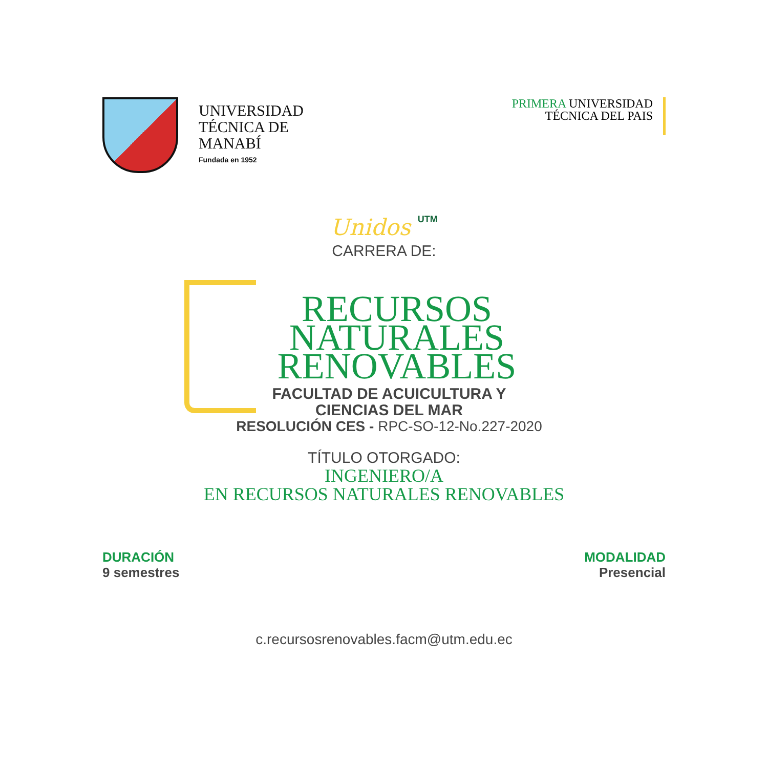UNIVERSIDAD
TÉCNICA DE
MANABÍ
Fundada en 1952
PRIMERA UNIVERSIDAD
TÉCNICA DEL PAIS
Unidos UTM
CARRERA DE:
RECURSOS NATURALES
RENOVABLES
FACULTAD DE ACUICULTURA Y
CIENCIAS DEL MAR
RESOLUCIÓN CES - RPC-SO-12-No.227-2020
TÍTULO OTORGADO:
INGENIERO/A
EN RECURSOS NATURALES RENOVABLES
DURACIÓN
9 semestres
MODALIDAD
Presencial
c.recursosrenovables.facm@utm.edu.ec